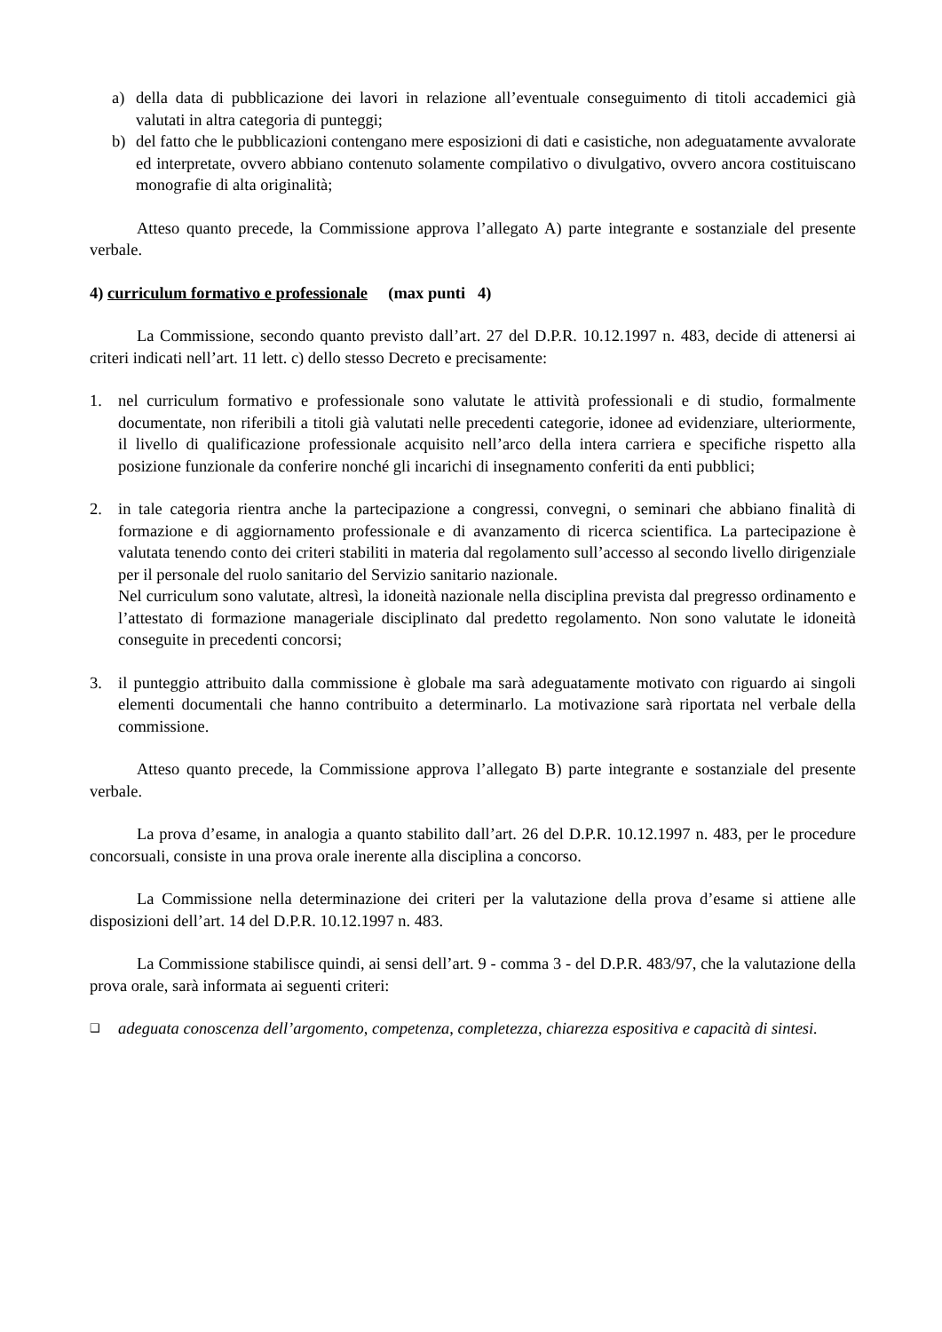a) della data di pubblicazione dei lavori in relazione all’eventuale conseguimento di titoli accademici già valutati in altra categoria di punteggi;
b) del fatto che le pubblicazioni contengano mere esposizioni di dati e casistiche, non adeguatamente avvalorate ed interpretate, ovvero abbiano contenuto solamente compilativo o divulgativo, ovvero ancora costituiscano monografie di alta originalità;
Atteso quanto precede, la Commissione approva l’allegato A) parte integrante e sostanziale del presente verbale.
4) curriculum formativo e professionale (max punti 4)
La Commissione, secondo quanto previsto dall’art. 27 del D.P.R. 10.12.1997 n. 483, decide di attenersi ai criteri indicati nell’art. 11 lett. c) dello stesso Decreto e precisamente:
1. nel curriculum formativo e professionale sono valutate le attività professionali e di studio, formalmente documentate, non riferibili a titoli già valutati nelle precedenti categorie, idonee ad evidenziare, ulteriormente, il livello di qualificazione professionale acquisito nell’arco della intera carriera e specifiche rispetto alla posizione funzionale da conferire nonché gli incarichi di insegnamento conferiti da enti pubblici;
2. in tale categoria rientra anche la partecipazione a congressi, convegni, o seminari che abbiano finalità di formazione e di aggiornamento professionale e di avanzamento di ricerca scientifica. La partecipazione è valutata tenendo conto dei criteri stabiliti in materia dal regolamento sull’accesso al secondo livello dirigenziale per il personale del ruolo sanitario del Servizio sanitario nazionale.
Nel curriculum sono valutate, altresì, la idoneità nazionale nella disciplina prevista dal pregresso ordinamento e l’attestato di formazione manageriale disciplinato dal predetto regolamento. Non sono valutate le idoneità conseguite in precedenti concorsi;
3. il punteggio attribuito dalla commissione è globale ma sarà adeguatamente motivato con riguardo ai singoli elementi documentali che hanno contribuito a determinarlo. La motivazione sarà riportata nel verbale della commissione.
Atteso quanto precede, la Commissione approva l’allegato B) parte integrante e sostanziale del presente verbale.
La prova d’esame, in analogia a quanto stabilito dall’art. 26 del D.P.R. 10.12.1997 n. 483, per le procedure concorsuali, consiste in una prova orale inerente alla disciplina a concorso.
La Commissione nella determinazione dei criteri per la valutazione della prova d’esame si attiene alle disposizioni dell’art. 14 del D.P.R. 10.12.1997 n. 483.
La Commissione stabilisce quindi, ai sensi dell’art. 9 - comma 3 - del D.P.R. 483/97, che la valutazione della prova orale, sarà informata ai seguenti criteri:
❑ adeguata conoscenza dell’argomento, competenza, completezza, chiarezza espositiva e capacità di sintesi.